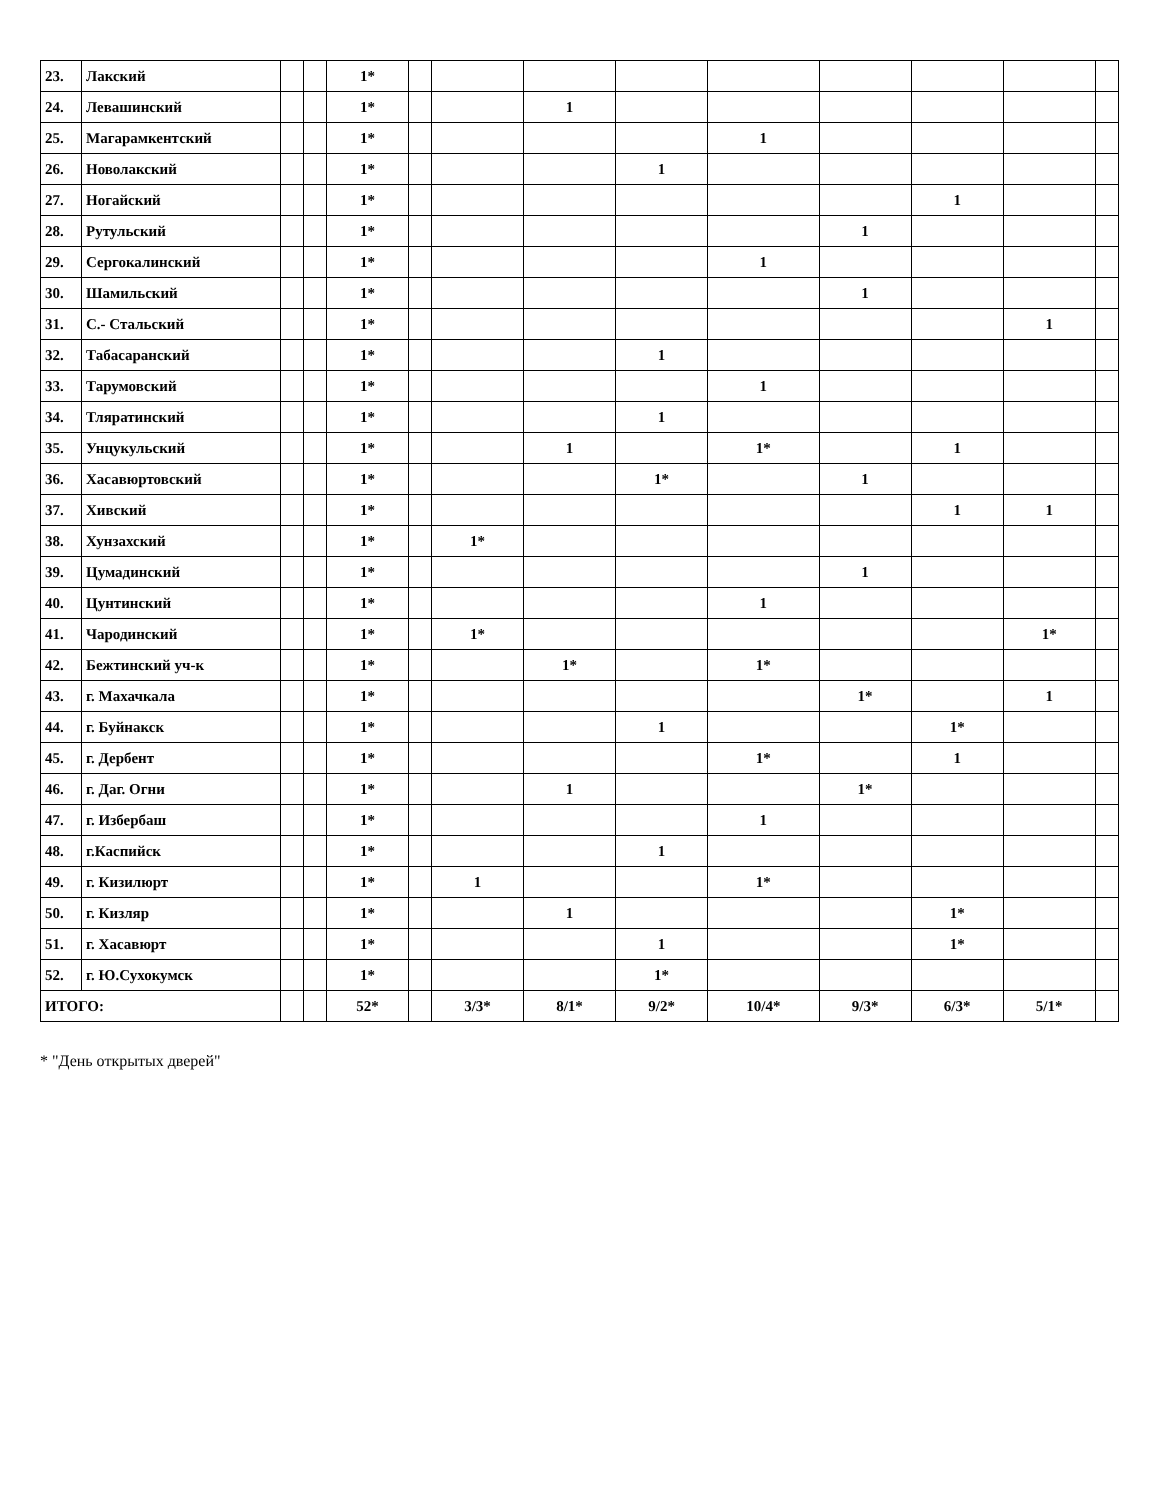| 23. | Лакский | | | 1* | | | | | | | | | |
| 24. | Левашинский | | | 1* | | | 1 | | | | | | |
| 25. | Магарамкентский | | | 1* | | | | | 1 | | | | |
| 26. | Новолакский | | | 1* | | | | 1 | | | | | |
| 27. | Ногайский | | | 1* | | | | | | | 1 | | |
| 28. | Рутульский | | | 1* | | | | | | 1 | | | |
| 29. | Сергокалинский | | | 1* | | | | | 1 | | | | |
| 30. | Шамильский | | | 1* | | | | | | 1 | | | |
| 31. | С.- Стальский | | | 1* | | | | | | | | 1 | |
| 32. | Табасаранский | | | 1* | | | | 1 | | | | | |
| 33. | Тарумовский | | | 1* | | | | | 1 | | | | |
| 34. | Тляратинский | | | 1* | | | | 1 | | | | | |
| 35. | Унцукульский | | | 1* | | | 1 | | 1* | | 1 | | |
| 36. | Хасавюртовский | | | 1* | | | | 1* | | 1 | | | |
| 37. | Хивский | | | 1* | | | | | | | 1 | 1 | |
| 38. | Хунзахский | | | 1* | | 1* | | | | | | | |
| 39. | Цумадинский | | | 1* | | | | | | 1 | | | |
| 40. | Цунтинский | | | 1* | | | | | 1 | | | | |
| 41. | Чародинский | | | 1* | | 1* | | | | | | 1* | |
| 42. | Бежтинский уч-к | | | 1* | | | 1* | | 1* | | | | |
| 43. | г. Махачкала | | | 1* | | | | | | 1* | | 1 | |
| 44. | г. Буйнакск | | | 1* | | | | 1 | | | 1* | | |
| 45. | г. Дербент | | | 1* | | | | | 1* | | 1 | | |
| 46. | г. Даг. Огни | | | 1* | | | 1 | | | 1* | | | |
| 47. | г. Избербаш | | | 1* | | | | | 1 | | | | |
| 48. | г.Каспийск | | | 1* | | | | 1 | | | | | |
| 49. | г. Кизилюрт | | | 1* | | 1 | | | 1* | | | | |
| 50. | г. Кизляр | | | 1* | | | 1 | | | | 1* | | |
| 51. | г. Хасавюрт | | | 1* | | | | 1 | | | 1* | | |
| 52. | г. Ю.Сухокумск | | | 1* | | | | 1* | | | | | |
| ИТОГО: | | | | 52* | | 3/3* | 8/1* | 9/2* | 10/4* | 9/3* | 6/3* | 5/1* | |
* "День открытых дверей"